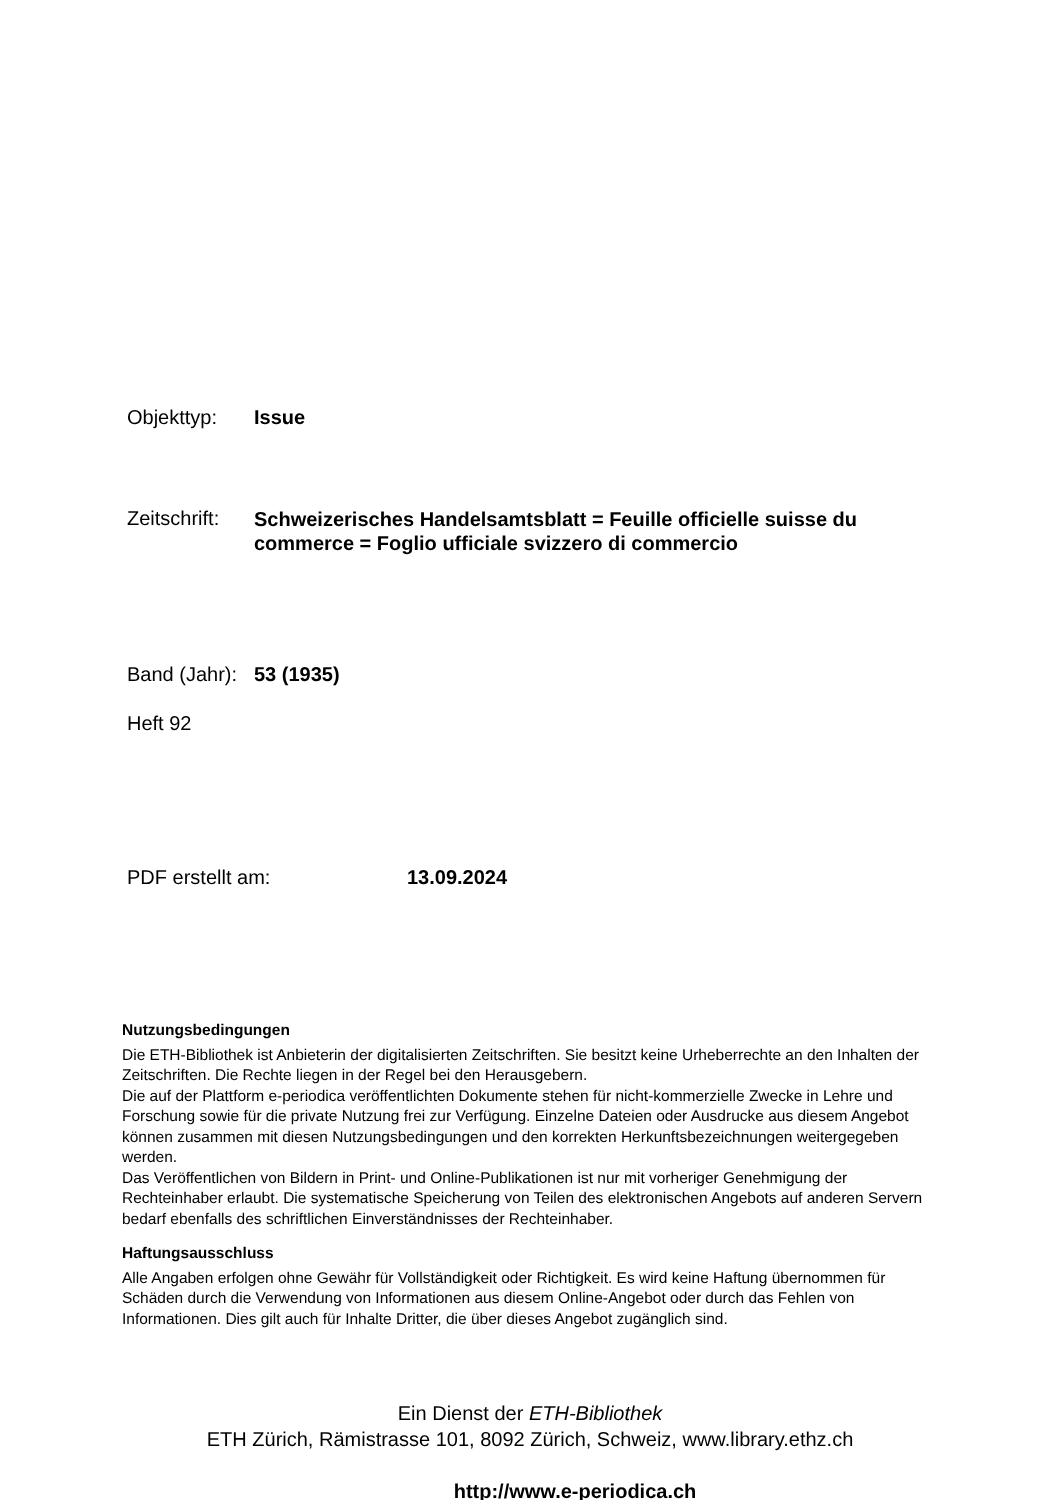Objekttyp: Issue
Zeitschrift: Schweizerisches Handelsamtsblatt = Feuille officielle suisse du commerce = Foglio ufficiale svizzero di commercio
Band (Jahr): 53 (1935)
Heft 92
PDF erstellt am: 13.09.2024
Nutzungsbedingungen
Die ETH-Bibliothek ist Anbieterin der digitalisierten Zeitschriften. Sie besitzt keine Urheberrechte an den Inhalten der Zeitschriften. Die Rechte liegen in der Regel bei den Herausgebern.
Die auf der Plattform e-periodica veröffentlichten Dokumente stehen für nicht-kommerzielle Zwecke in Lehre und Forschung sowie für die private Nutzung frei zur Verfügung. Einzelne Dateien oder Ausdrucke aus diesem Angebot können zusammen mit diesen Nutzungsbedingungen und den korrekten Herkunftsbezeichnungen weitergegeben werden.
Das Veröffentlichen von Bildern in Print- und Online-Publikationen ist nur mit vorheriger Genehmigung der Rechteinhaber erlaubt. Die systematische Speicherung von Teilen des elektronischen Angebots auf anderen Servern bedarf ebenfalls des schriftlichen Einverständnisses der Rechteinhaber.
Haftungsausschluss
Alle Angaben erfolgen ohne Gewähr für Vollständigkeit oder Richtigkeit. Es wird keine Haftung übernommen für Schäden durch die Verwendung von Informationen aus diesem Online-Angebot oder durch das Fehlen von Informationen. Dies gilt auch für Inhalte Dritter, die über dieses Angebot zugänglich sind.
Ein Dienst der ETH-Bibliothek
ETH Zürich, Rämistrasse 101, 8092 Zürich, Schweiz, www.library.ethz.ch
http://www.e-periodica.ch